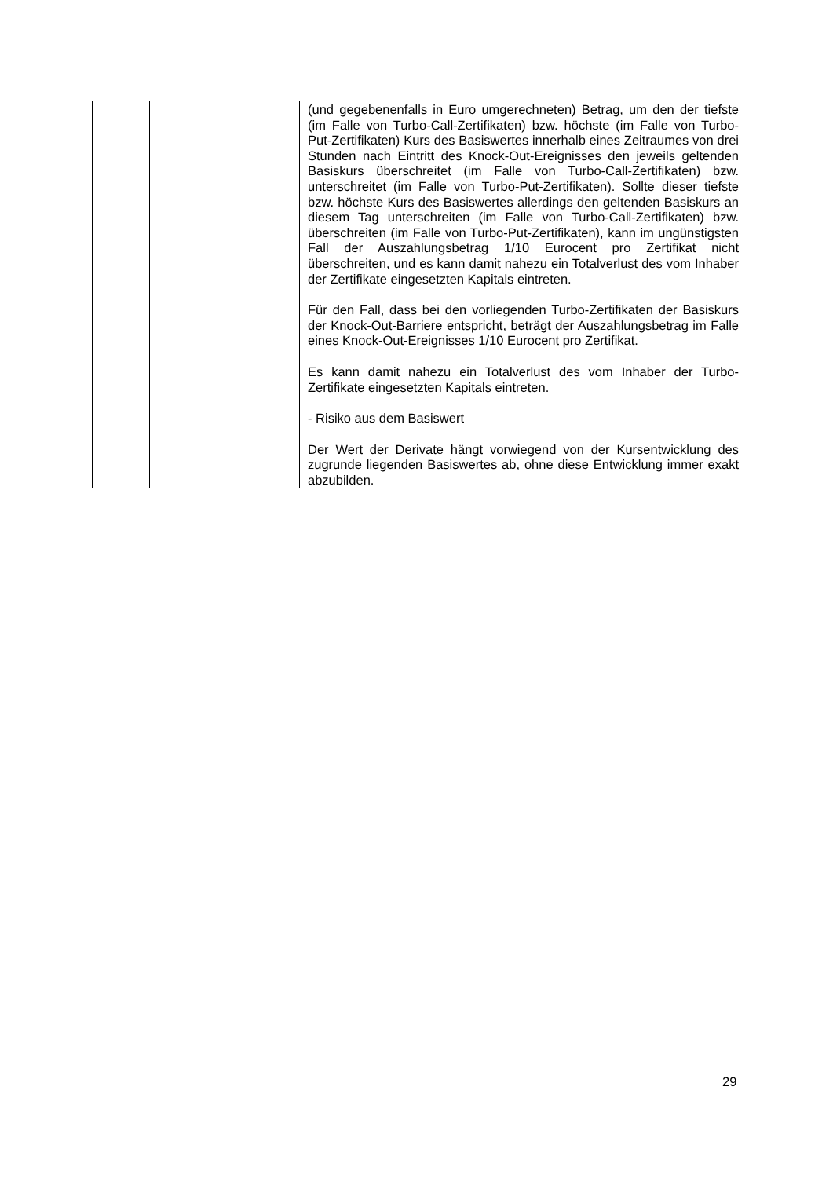| | | (und gegebenenfalls in Euro umgerechneten) Betrag, um den der tiefste (im Falle von Turbo-Call-Zertifikaten) bzw. höchste (im Falle von Turbo-Put-Zertifikaten) Kurs des Basiswertes innerhalb eines Zeitraumes von drei Stunden nach Eintritt des Knock-Out-Ereignisses den jeweils geltenden Basiskurs überschreitet (im Falle von Turbo-Call-Zertifikaten) bzw. unterschreitet (im Falle von Turbo-Put-Zertifikaten). Sollte dieser tiefste bzw. höchste Kurs des Basiswertes allerdings den geltenden Basiskurs an diesem Tag unterschreiten (im Falle von Turbo-Call-Zertifikaten) bzw. überschreiten (im Falle von Turbo-Put-Zertifikaten), kann im ungünstigsten Fall der Auszahlungsbetrag 1/10 Eurocent pro Zertifikat nicht überschreiten, und es kann damit nahezu ein Totalverlust des vom Inhaber der Zertifikate eingesetzten Kapitals eintreten. Für den Fall, dass bei den vorliegenden Turbo-Zertifikaten der Basiskurs der Knock-Out-Barriere entspricht, beträgt der Auszahlungsbetrag im Falle eines Knock-Out-Ereignisses 1/10 Eurocent pro Zertifikat. Es kann damit nahezu ein Totalverlust des vom Inhaber der Turbo-Zertifikate eingesetzten Kapitals eintreten. - Risiko aus dem Basiswert Der Wert der Derivate hängt vorwiegend von der Kursentwicklung des zugrunde liegenden Basiswertes ab, ohne diese Entwicklung immer exakt abzubilden. |
29